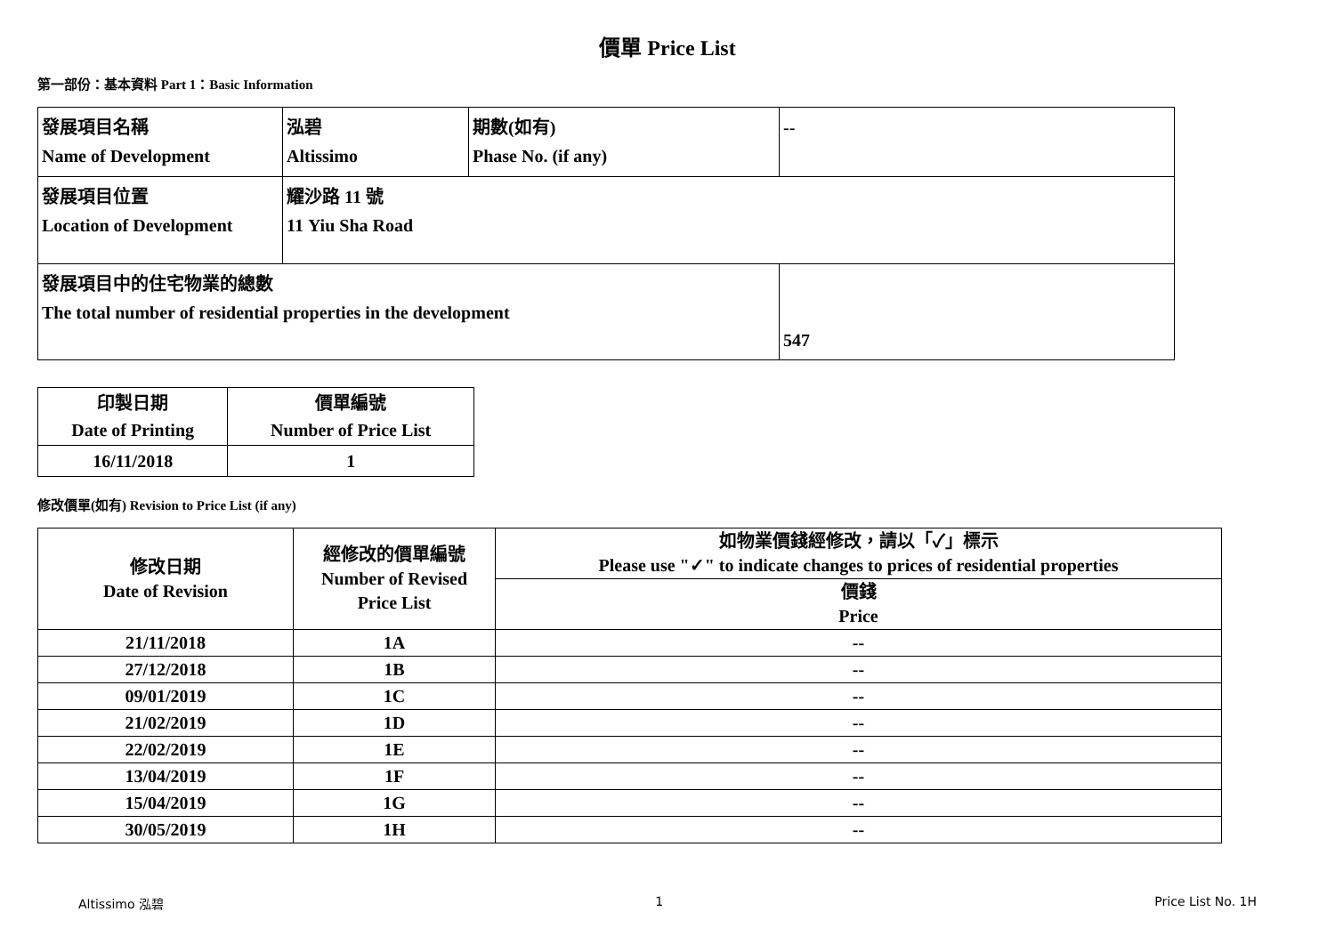價單 Price List
第一部份：基本資料 Part 1：Basic Information
| 發展項目名稱 Name of Development | 泓碧 Altissimo | 期數(如有) Phase No. (if any) | -- |
| 發展項目位置 Location of Development | 耀沙路 11 號 11 Yiu Sha Road | | |
| 發展項目中的住宅物業的總數 The total number of residential properties in the development | | | 547 |
| 印製日期 Date of Printing | 價單編號 Number of Price List |
| 16/11/2018 | 1 |
修改價單(如有) Revision to Price List (if any)
| 修改日期 Date of Revision | 經修改的價單編號 Number of Revised Price List | 如物業價錢經修改，請以「✓」標示 Please use "✓" to indicate changes to prices of residential properties |
| | | 價錢 Price |
| 21/11/2018 | 1A | -- |
| 27/12/2018 | 1B | -- |
| 09/01/2019 | 1C | -- |
| 21/02/2019 | 1D | -- |
| 22/02/2019 | 1E | -- |
| 13/04/2019 | 1F | -- |
| 15/04/2019 | 1G | -- |
| 30/05/2019 | 1H | -- |
Altissimo 泓碧 1 Price List No. 1H